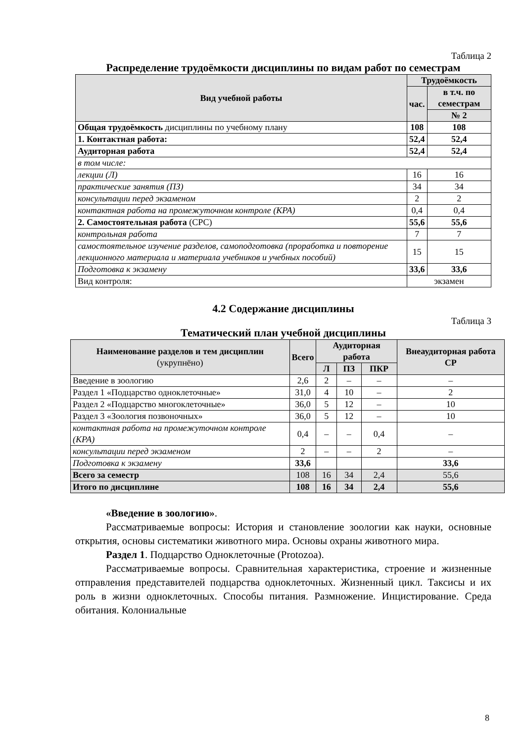Таблица 2
Распределение трудоёмкости дисциплины по видам работ по семестрам
| Вид учебной работы | Трудоёмкость | |
| --- | --- | --- |
| | час. | в т.ч. по семестрам |
| | | № 2 |
| Общая трудоёмкость дисциплины по учебному плану | 108 | 108 |
| 1. Контактная работа: | 52,4 | 52,4 |
| Аудиторная работа | 52,4 | 52,4 |
| в том числе: | | |
| лекции (Л) | 16 | 16 |
| практические занятия (ПЗ) | 34 | 34 |
| консультации перед экзаменом | 2 | 2 |
| контактная работа на промежуточном контроле (КРА) | 0,4 | 0,4 |
| 2. Самостоятельная работа (СРС) | 55,6 | 55,6 |
| контрольная работа | 7 | 7 |
| самостоятельное изучение разделов, самоподготовка (проработка и повторение лекционного материала и материала учебников и учебных пособий) | 15 | 15 |
| Подготовка к экзамену | 33,6 | 33,6 |
| Вид контроля: | экзамен | |
4.2 Содержание дисциплины
Таблица 3
Тематический план учебной дисциплины
| Наименование разделов и тем дисциплин (укрупнёно) | Всего | Аудиторная работа | | | Внеаудиторная работа СР |
| --- | --- | --- | --- | --- | --- |
| | | Л | ПЗ | ПКР | |
| Введение в зоологию | 2,6 | 2 | – | – | – |
| Раздел 1 «Подцарство одноклеточные» | 31,0 | 4 | 10 | – | 2 |
| Раздел 2 «Подцарство многоклеточные» | 36,0 | 5 | 12 | – | 10 |
| Раздел 3 «Зоология позвоночных» | 36,0 | 5 | 12 | – | 10 |
| контактная работа на промежуточном контроле (КРА) | 0,4 | – | – | 0,4 | – |
| консультации перед экзаменом | 2 | – | – | 2 | – |
| Подготовка к экзамену | 33,6 | | | | 33,6 |
| Всего за семестр | 108 | 16 | 34 | 2,4 | 55,6 |
| Итого по дисциплине | 108 | 16 | 34 | 2,4 | 55,6 |
«Введение в зоологию».
Рассматриваемые вопросы: История и становление зоологии как науки, основные открытия, основы систематики животного мира. Основы охраны животного мира.
Раздел 1. Подцарство Одноклеточные (Protozoa).
Рассматриваемые вопросы. Сравнительная характеристика, строение и жизненные отправления представителей подцарства одноклеточных. Жизненный цикл. Таксисы и их роль в жизни одноклеточных. Способы питания. Размножение. Инцистирование. Среда обитания. Колониальные
8